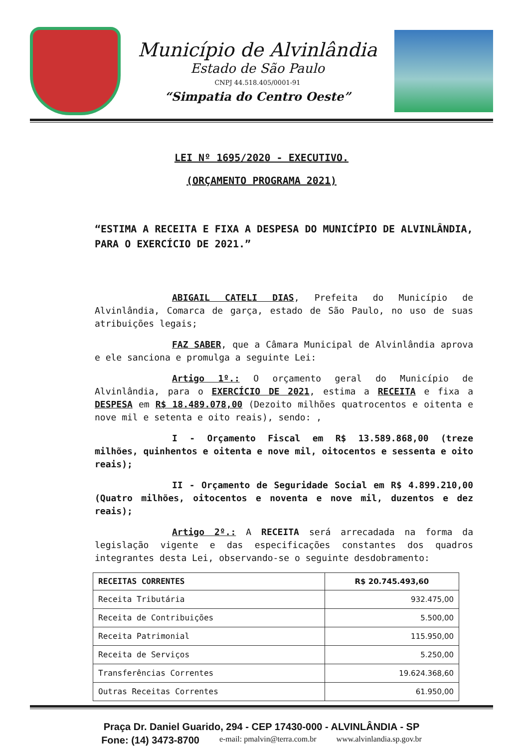Município de Alvinlândia
Estado de São Paulo
CNPJ 44.518.405/0001-91
“Simpatia do Centro Oeste”
LEI Nº 1695/2020 - EXECUTIVO.
(ORÇAMENTO PROGRAMA 2021)
“ESTIMA A RECEITA E FIXA A DESPESA DO MUNICÍPIO DE ALVINLÂNDIA, PARA O EXERCÍCIO DE 2021.”
ABIGAIL CATELI DIAS, Prefeita do Município de Alvinlândia, Comarca de garça, estado de São Paulo, no uso de suas atribuições legais;
FAZ SABER, que a Câmara Municipal de Alvinlândia aprova e ele sanciona e promulga a seguinte Lei:
Artigo 1º.: O orçamento geral do Município de Alvinlândia, para o EXERCÍCIO DE 2021, estima a RECEITA e fixa a DESPESA em R$ 18.489.078,00 (Dezoito milhões quatrocentos e oitenta e nove mil e setenta e oito reais), sendo: ,
I - Orçamento Fiscal em R$ 13.589.868,00 (treze milhões, quinhentos e oitenta e nove mil, oitocentos e sessenta e oito reais);
II - Orçamento de Seguridade Social em R$ 4.899.210,00 (Quatro milhões, oitocentos e noventa e nove mil, duzentos e dez reais);
Artigo 2º.: A RECEITA será arrecadada na forma da legislação vigente e das especificações constantes dos quadros integrantes desta Lei, observando-se o seguinte desdobramento:
| RECEITAS CORRENTES | R$ 20.745.493,60 |
| --- | --- |
| Receita Tributária | 932.475,00 |
| Receita de Contribuições | 5.500,00 |
| Receita Patrimonial | 115.950,00 |
| Receita de Serviços | 5.250,00 |
| Transferências Correntes | 19.624.368,60 |
| Outras Receitas Correntes | 61.950,00 |
Praça Dr. Daniel Guarido, 294 - CEP 17430-000 - ALVINLÂNDIA - SP
Fone: (14) 3473-8700 e-mail: pmalvin@terra.com.br www.alvinlandia.sp.gov.br